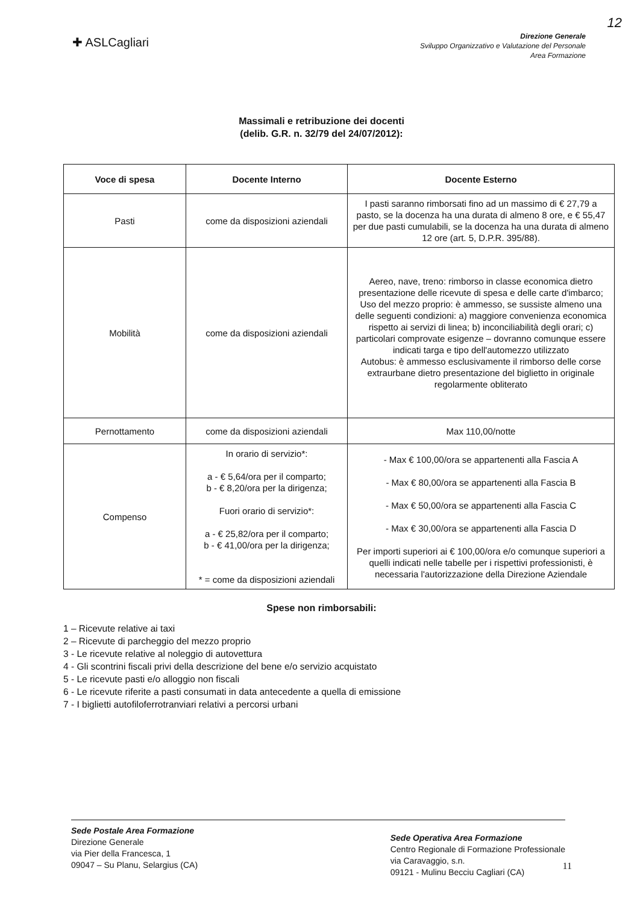12
✚ ASLCagliari
Direzione Generale
Sviluppo Organizzativo e Valutazione del Personale
Area Formazione
Massimali e retribuzione dei docenti
(delib. G.R. n. 32/79 del 24/07/2012):
| Voce di spesa | Docente Interno | Docente Esterno |
| --- | --- | --- |
| Pasti | come da disposizioni aziendali | I pasti saranno rimborsati fino ad un massimo di € 27,79 a pasto, se la docenza ha una durata di almeno 8 ore, e € 55,47 per due pasti cumulabili, se la docenza ha una durata di almeno 12 ore (art. 5, D.P.R. 395/88). |
| Mobilità | come da disposizioni aziendali | Aereo, nave, treno: rimborso in classe economica dietro presentazione delle ricevute di spesa e delle carte d'imbarco; Uso del mezzo proprio: è ammesso, se sussiste almeno una delle seguenti condizioni: a) maggiore convenienza economica rispetto ai servizi di linea; b) inconciliabilità degli orari; c) particolari comprovate esigenze – dovranno comunque essere indicati targa e tipo dell'automezzo utilizzato Autobus: è ammesso esclusivamente il rimborso delle corse extraurbane dietro presentazione del biglietto in originale regolarmente obliterato |
| Pernottamento | come da disposizioni aziendali | Max 110,00/notte |
| Compenso | In orario di servizio*: a - € 5,64/ora per il comparto; b - € 8,20/ora per la dirigenza; Fuori orario di servizio*: a - € 25,82/ora per il comparto; b - € 41,00/ora per la dirigenza; * = come da disposizioni aziendali | - Max € 100,00/ora se appartenenti alla Fascia A - Max € 80,00/ora se appartenenti alla Fascia B - Max € 50,00/ora se appartenenti alla Fascia C - Max € 30,00/ora se appartenenti alla Fascia D Per importi superiori ai € 100,00/ora e/o comunque superiori a quelli indicati nelle tabelle per i rispettivi professionisti, è necessaria l'autorizzazione della Direzione Aziendale |
Spese non rimborsabili:
1 – Ricevute relative ai taxi
2 – Ricevute di parcheggio del mezzo proprio
3 - Le ricevute relative al noleggio di autovettura
4 - Gli scontrini fiscali privi della descrizione del bene e/o servizio acquistato
5 - Le ricevute pasti e/o alloggio non fiscali
6 - Le ricevute riferite a pasti consumati in data antecedente a quella di emissione
7 - I biglietti autofiloferrotranviari relativi a percorsi urbani
Sede Postale Area Formazione
Direzione Generale
via Pier della Francesca, 1
09047 – Su Planu, Selargius (CA)
Sede Operativa Area Formazione
Centro Regionale di Formazione Professionale
via Caravaggio, s.n.
09121 - Mulinu Becciu Cagliari (CA)
11